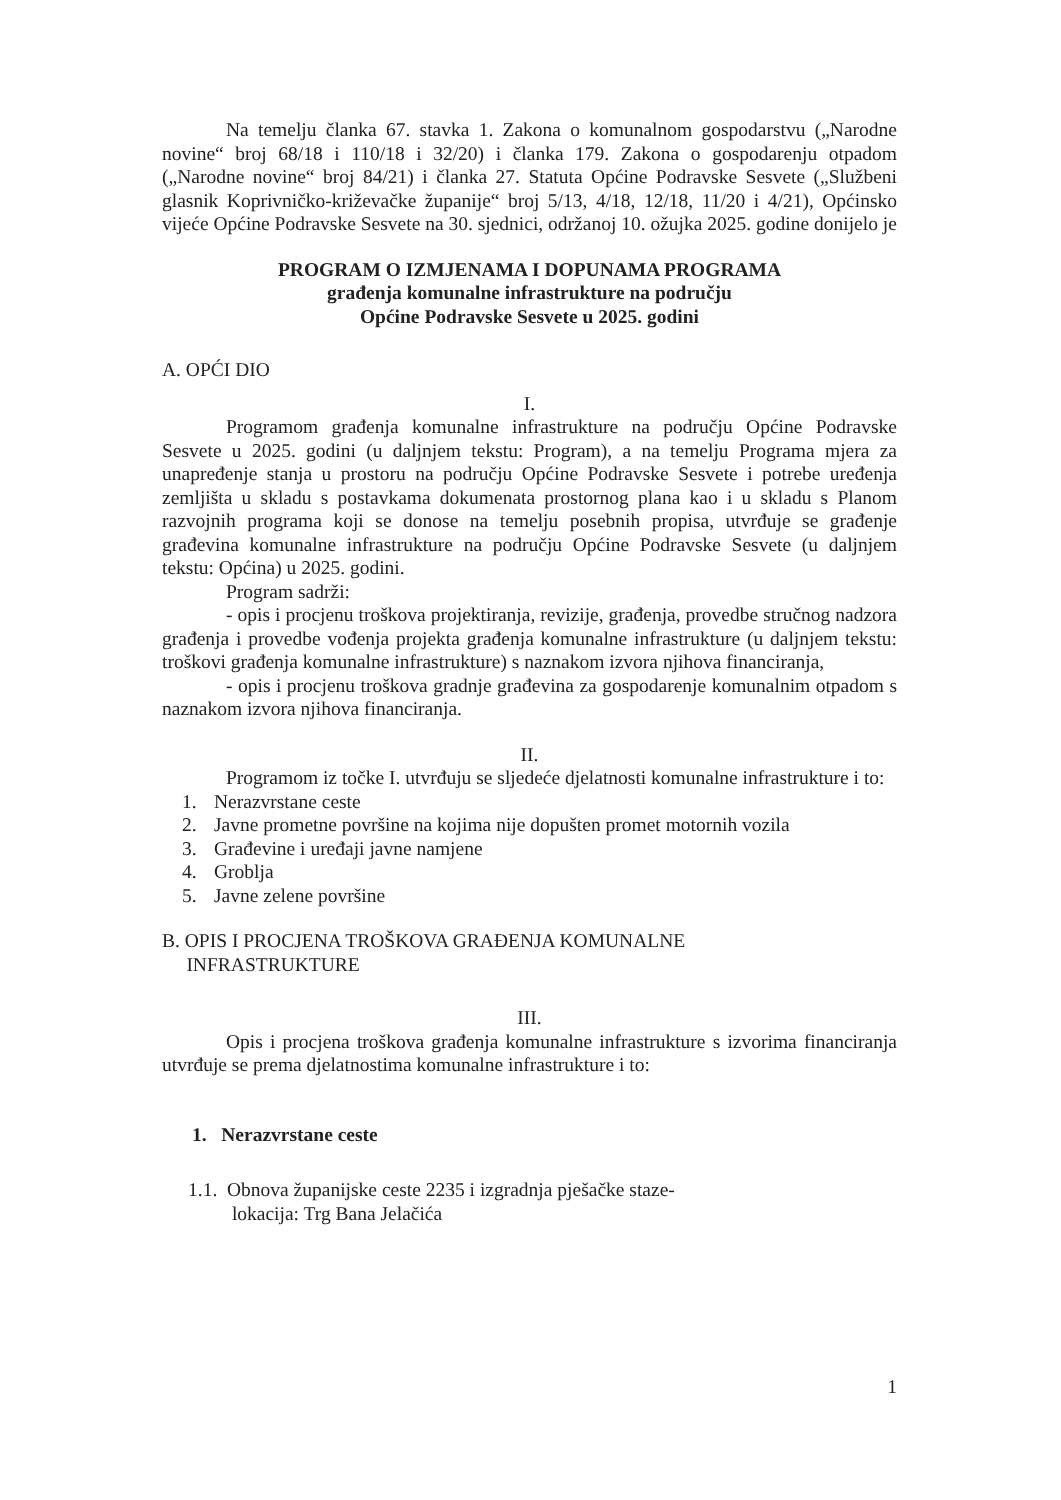Na temelju članka 67. stavka 1. Zakona o komunalnom gospodarstvu („Narodne novine“ broj 68/18 i 110/18 i 32/20) i članka 179. Zakona o gospodarenju otpadom („Narodne novine“ broj 84/21) i članka 27. Statuta Općine Podravske Sesvete („Službeni glasnik Koprivničko-križevačke županije“ broj 5/13, 4/18, 12/18, 11/20 i 4/21), Općinsko vijeće Općine Podravske Sesvete na 30. sjednici, održanoj 10. ožujka 2025. godine donijelo je
PROGRAM O IZMJENAMA I DOPUNAMA PROGRAMA
građenja komunalne infrastrukture na području
Općine Podravske Sesvete u 2025. godini
A. OPĆI DIO
I.
Programom građenja komunalne infrastrukture na području Općine Podravske Sesvete u 2025. godini (u daljnjem tekstu: Program), a na temelju Programa mjera za unapređenje stanja u prostoru na području Općine Podravske Sesvete i potrebe uređenja zemljišta u skladu s postavkama dokumenata prostornog plana kao i u skladu s Planom razvojnih programa koji se donose na temelju posebnih propisa, utvrđuje se građenje građevina komunalne infrastrukture na području Općine Podravske Sesvete (u daljnjem tekstu: Općina) u 2025. godini.
Program sadrži:
- opis i procjenu troškova projektiranja, revizije, građenja, provedbe stručnog nadzora građenja i provedbe vođenja projekta građenja komunalne infrastrukture (u daljnjem tekstu: troškovi građenja komunalne infrastrukture) s naznakom izvora njihova financiranja,
- opis i procjenu troškova gradnje građevina za gospodarenje komunalnim otpadom s naznakom izvora njihova financiranja.
II.
Programom iz točke I. utvrđuju se sljedeće djelatnosti komunalne infrastrukture i to:
1. Nerazvrstane ceste
2. Javne prometne površine na kojima nije dopušten promet motornih vozila
3. Građevine i uređaji javne namjene
4. Groblja
5. Javne zelene površine
B. OPIS I PROCJENA TROŠKOVA GRAĐENJA KOMUNALNE
INFRASTRUKTURE
III.
Opis i procjena troškova građenja komunalne infrastrukture s izvorima financiranja utvrđuje se prema djelatnostima komunalne infrastrukture i to:
1. Nerazvrstane ceste
1.1. Obnova županijske ceste 2235 i izgradnja pješačke staze-
lokacija: Trg Bana Jelačića
1